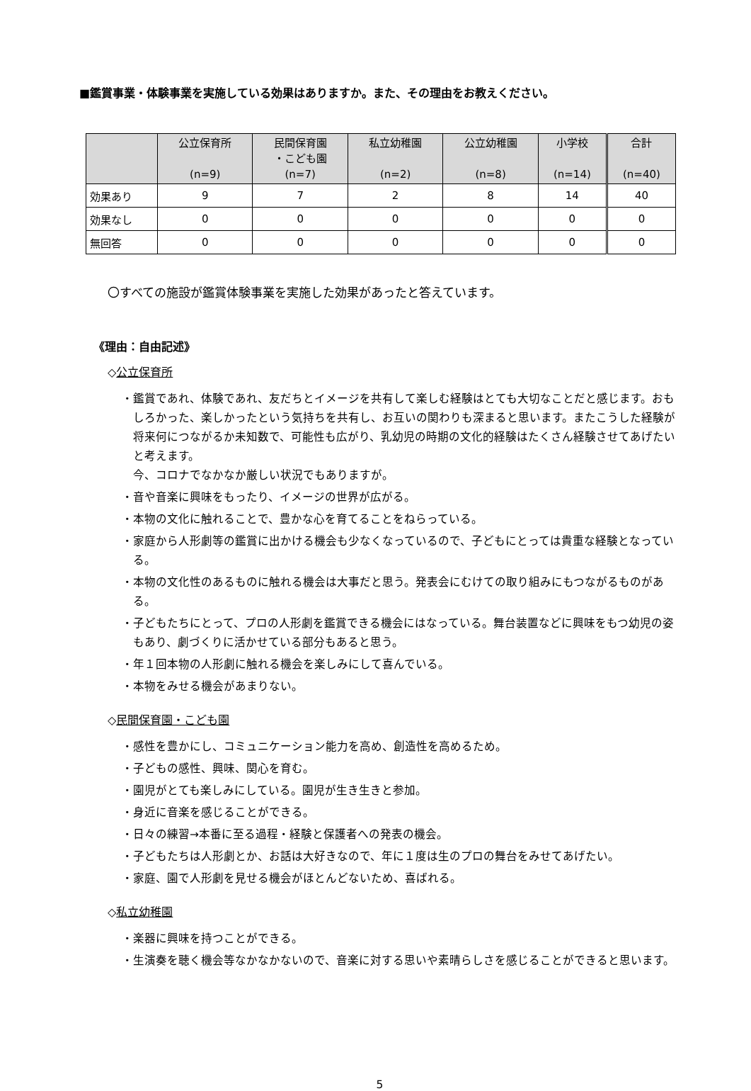■鑑賞事業・体験事業を実施している効果はありますか。また、その理由をお教えください。
| | 公立保育所 (n=9) | 民間保育園 ・こども園 (n=7) | 私立幼稚園 (n=2) | 公立幼稚園 (n=8) | 小学校 (n=14) | 合計 (n=40) |
| --- | --- | --- | --- | --- | --- | --- |
| 効果あり | 9 | 7 | 2 | 8 | 14 | 40 |
| 効果なし | 0 | 0 | 0 | 0 | 0 | 0 |
| 無回答 | 0 | 0 | 0 | 0 | 0 | 0 |
〇すべての施設が鑑賞体験事業を実施した効果があったと答えています。
《理由：自由記述》
◇公立保育所
・鑑賞であれ、体験であれ、友だちとイメージを共有して楽しむ経験はとても大切なことだと感じます。おもしろかった、楽しかったという気持ちを共有し、お互いの関わりも深まると思います。またこうした経験が将来何につながるか未知数で、可能性も広がり、乳幼児の時期の文化的経験はたくさん経験させてあげたいと考えます。
今、コロナでなかなか厳しい状況でもありますが。
・音や音楽に興味をもったり、イメージの世界が広がる。
・本物の文化に触れることで、豊かな心を育てることをねらっている。
・家庭から人形劇等の鑑賞に出かける機会も少なくなっているので、子どもにとっては貴重な経験となっている。
・本物の文化性のあるものに触れる機会は大事だと思う。発表会にむけての取り組みにもつながるものがある。
・子どもたちにとって、プロの人形劇を鑑賞できる機会にはなっている。舞台装置などに興味をもつ幼児の姿もあり、劇づくりに活かせている部分もあると思う。
・年１回本物の人形劇に触れる機会を楽しみにして喜んでいる。
・本物をみせる機会があまりない。
◇民間保育園・こども園
・感性を豊かにし、コミュニケーション能力を高め、創造性を高めるため。
・子どもの感性、興味、関心を育む。
・園児がとても楽しみにしている。園児が生き生きと参加。
・身近に音楽を感じることができる。
・日々の練習→本番に至る過程・経験と保護者への発表の機会。
・子どもたちは人形劇とか、お話は大好きなので、年に１度は生のプロの舞台をみせてあげたい。
・家庭、園で人形劇を見せる機会がほとんどないため、喜ばれる。
◇私立幼稚園
・楽器に興味を持つことができる。
・生演奏を聴く機会等なかなかないので、音楽に対する思いや素晴らしさを感じることができると思います。
5